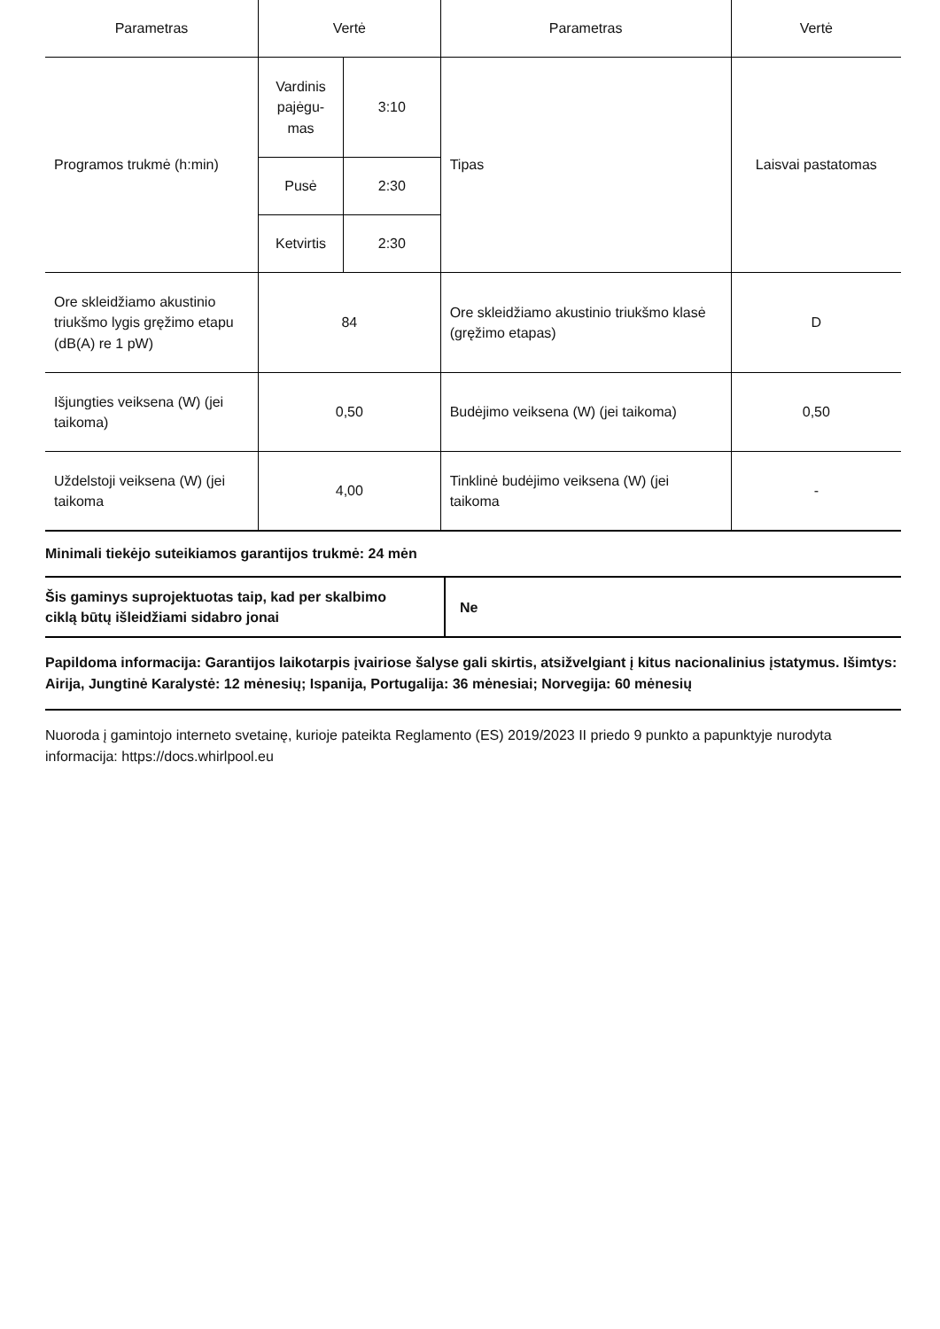| Parametras | Vertė | | Parametras | Vertė |
| --- | --- | --- | --- | --- |
| Programos trukmė (h:min) | Vardinis pajėgu­mas | 3:10 | Tipas | Laisvai pastatomas |
| | Pusė | 2:30 | | |
| | Ketvirtis | 2:30 | | |
| Ore skleidžiamo akustinio triukšmo lygis gręžimo eta­pu (dB(A) re 1 pW) | 84 | | Ore skleidžiamo akustinio triukšmo klasė (gręžimo etapas) | D |
| Išjungties veiksena (W) (jei taikoma) | 0,50 | | Budėjimo veiksena (W) (jei taikoma) | 0,50 |
| Uždelstoji veiksena (W) (jei taikoma | 4,00 | | Tinklinė budėjimo veiksena (W) (jei taikoma | - |
Minimali tiekėjo suteikiamos garantijos trukmė: 24 mėn
| Šis gaminys suprojektuotas taip, kad per skalbi­mo ciklą būtų išleidžiami sidabro jonai | Ne |
Papildoma informacija: Garantijos laikotarpis įvairiose šalyse gali skirtis, atsižvelgiant į kitus nacionalinius įstatymus. Išimtys: Airija, Jungtinė Karalystė: 12 mėnesių; Ispanija, Portugalija: 36 mėnesiai; Norvegija: 60 mėnesių
Nuoroda į gamintojo interneto svetainę, kurioje pateikta Reglamento (ES) 2019/2023 II priedo 9 punkto a papunktyje nurodyta informacija: https://docs.whirlpool.eu